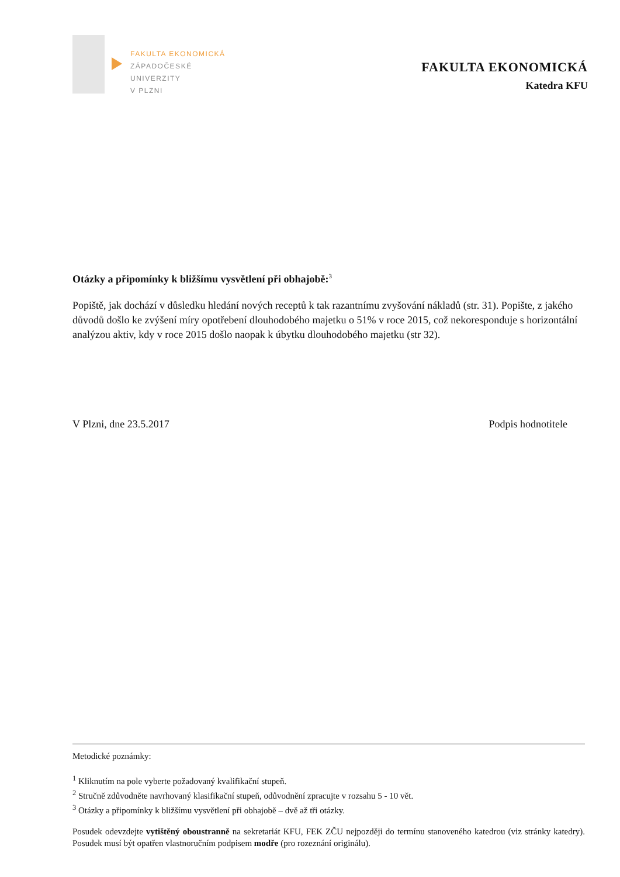FAKULTA EKONOMICKÁ
ZÁPADOČESKÉ
UNIVERZITY
V PLZNI
FAKULTA EKONOMICKÁ
Katedra KFU
Otázky a připomínky k bližšímu vysvětlení při obhajobě:<sup>3</sup>
Popiště, jak dochází v důsledku hledání nových receptů k tak razantnímu zvyšování nákladů (str. 31). Popište, z jakého důvodů došlo ke zvýšení míry opotřebení dlouhodobého majetku o 51% v roce 2015, což nekoresponduje s horizontální analýzou aktiv, kdy v roce 2015 došlo naopak k úbytku dlouhodobého majetku (str 32).
V Plzni, dne 23.5.2017 Podpis hodnotitele
Metodické poznámky:
<sup>1</sup> Kliknutím na pole vyberte požadovaný kvalifikační stupeň.
<sup>2</sup> Stručně zdůvodněte navrhovaný klasifikační stupeň, odůvodnění zpracujte v rozsahu 5 - 10 vět.
<sup>3</sup> Otázky a připomínky k bližšímu vysvětlení při obhajobě – dvě až tři otázky.
Posudek odevzdejte vytištěný oboustranně na sekretariát KFU, FEK ZČU nejpozději do termínu stanoveného katedrou (viz stránky katedry). Posudek musí být opatřen vlastnoručním podpisem modře (pro rozeznání originálu).